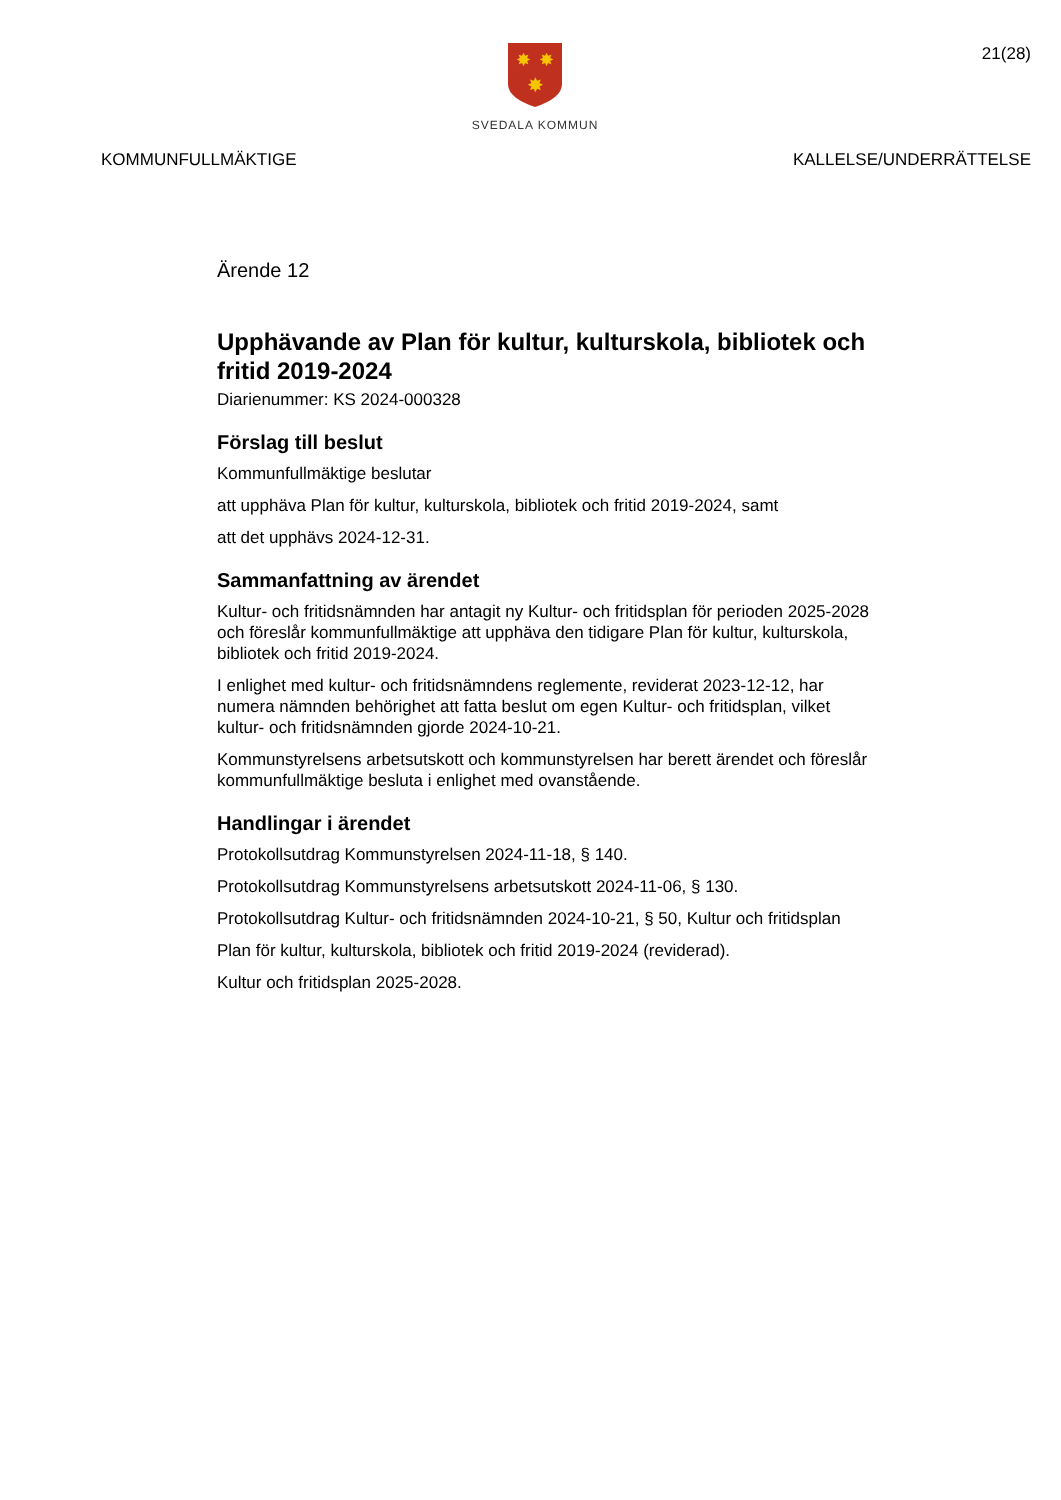✸
✸
✸
SVEDALA KOMMUN
21(28)
KOMMUNFULLMÄKTIGE KALLELSE/UNDERRÄTTELSE
Ärende 12
Upphävande av Plan för kultur, kulturskola, bibliotek och fritid 2019-2024
Diarienummer: KS 2024-000328
Förslag till beslut
Kommunfullmäktige beslutar
att upphäva Plan för kultur, kulturskola, bibliotek och fritid 2019-2024, samt
att det upphävs 2024-12-31.
Sammanfattning av ärendet
Kultur- och fritidsnämnden har antagit ny Kultur- och fritidsplan för perioden 2025-2028 och föreslår kommunfullmäktige att upphäva den tidigare Plan för kultur, kulturskola, bibliotek och fritid 2019-2024.
I enlighet med kultur- och fritidsnämndens reglemente, reviderat 2023-12-12, har numera nämnden behörighet att fatta beslut om egen Kultur- och fritidsplan, vilket kultur- och fritidsnämnden gjorde 2024-10-21.
Kommunstyrelsens arbetsutskott och kommunstyrelsen har berett ärendet och föreslår kommunfullmäktige besluta i enlighet med ovanstående.
Handlingar i ärendet
Protokollsutdrag Kommunstyrelsen 2024-11-18, § 140.
Protokollsutdrag Kommunstyrelsens arbetsutskott 2024-11-06, § 130.
Protokollsutdrag Kultur- och fritidsnämnden 2024-10-21, § 50, Kultur och fritidsplan
Plan för kultur, kulturskola, bibliotek och fritid 2019-2024 (reviderad).
Kultur och fritidsplan 2025-2028.